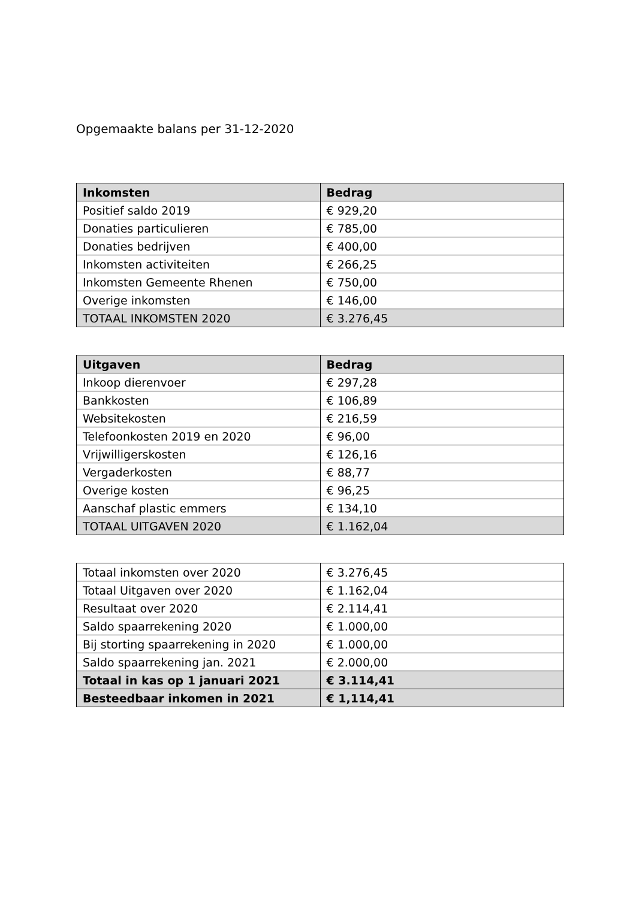Opgemaakte balans per 31-12-2020
| Inkomsten | Bedrag |
| --- | --- |
| Positief saldo 2019 | € 929,20 |
| Donaties particulieren | € 785,00 |
| Donaties bedrijven | € 400,00 |
| Inkomsten activiteiten | € 266,25 |
| Inkomsten Gemeente Rhenen | € 750,00 |
| Overige inkomsten | € 146,00 |
| TOTAAL INKOMSTEN 2020 | € 3.276,45 |
| Uitgaven | Bedrag |
| --- | --- |
| Inkoop dierenvoer | € 297,28 |
| Bankkosten | € 106,89 |
| Websitekosten | € 216,59 |
| Telefoonkosten 2019 en 2020 | € 96,00 |
| Vrijwilligerskosten | € 126,16 |
| Vergaderkosten | € 88,77 |
| Overige kosten | € 96,25 |
| Aanschaf plastic emmers | € 134,10 |
| TOTAAL UITGAVEN 2020 | € 1.162,04 |
| Totaal inkomsten over 2020 | € 3.276,45 |
| Totaal Uitgaven over 2020 | € 1.162,04 |
| Resultaat over 2020 | € 2.114,41 |
| Saldo spaarrekening 2020 | € 1.000,00 |
| Bij storting spaarrekening in 2020 | € 1.000,00 |
| Saldo spaarrekening jan. 2021 | € 2.000,00 |
| Totaal in kas op 1 januari 2021 | € 3.114,41 |
| Besteedbaar inkomen in 2021 | € 1,114,41 |